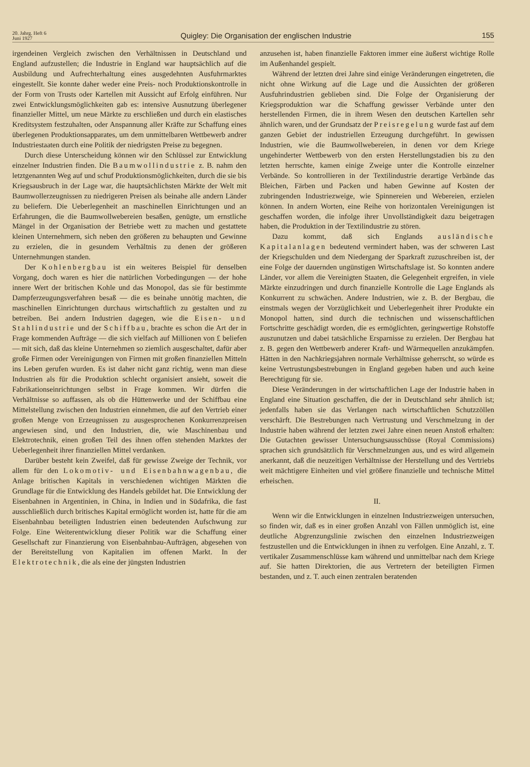20. Jahrg. Heft 6
Juni 1927
Quigley: Die Organisation der englischen Industrie
155
irgendeinen Vergleich zwischen den Verhältnissen in Deutschland und England aufzustellen; die Industrie in England war hauptsächlich auf die Ausbildung und Aufrechterhaltung eines ausgedehnten Ausfuhrmarktes eingestellt. Sie konnte daher weder eine Preis- noch Produktionskontrolle in der Form von Trusts oder Kartellen mit Aussicht auf Erfolg einführen. Nur zwei Entwicklungsmöglichkeiten gab es: intensive Ausnutzung überlegener finanzieller Mittel, um neue Märkte zu erschließen und durch ein elastisches Kreditsystem festzuhalten, oder Anspannung aller Kräfte zur Schaffung eines überlegenen Produktionsapparates, um dem unmittelbaren Wettbewerb andrer Industriestaaten durch eine Politik der niedrigsten Preise zu begegnen.
Durch diese Unterscheidung können wir den Schlüssel zur Entwicklung einzelner Industrien finden. Die Baumwollindustrie z. B. nahm den letztgenannten Weg auf und schuf Produktionsmöglichkeiten, durch die sie bis Kriegsausbruch in der Lage war, die hauptsächlichsten Märkte der Welt mit Baumwollerzeugnissen zu niedrigeren Preisen als beinahe alle andern Länder zu beliefern. Die Ueberlegenheit an maschinellen Einrichtungen und an Erfahrungen, die die Baumwollwebereien besaßen, genügte, um ernstliche Mängel in der Organisation der Betriebe wett zu machen und gestattete kleinen Unternehmern, sich neben den größeren zu behaupten und Gewinne zu erzielen, die in gesundem Verhältnis zu denen der größeren Unternehmungen standen.
Der Kohlenbergbau ist ein weiteres Beispiel für denselben Vorgang, doch waren es hier die natürlichen Vorbedingungen — der hohe innere Wert der britischen Kohle und das Monopol, das sie für bestimmte Dampferzeugungsverfahren besaß — die es beinahe unnötig machten, die maschinellen Einrichtungen durchaus wirtschaftlich zu gestalten und zu betreiben. Bei andern Industrien dagegen, wie die Eisen- und Stahlindustrie und der Schiffbau, brachte es schon die Art der in Frage kommenden Aufträge — die sich vielfach auf Millionen von £ beliefen — mit sich, daß das kleine Unternehmen so ziemlich ausgeschaltet, dafür aber große Firmen oder Vereinigungen von Firmen mit großen finanziellen Mitteln ins Leben gerufen wurden. Es ist daher nicht ganz richtig, wenn man diese Industrien als für die Produktion schlecht organisiert ansieht, soweit die Fabrikationseinrichtungen selbst in Frage kommen. Wir dürfen die Verhältnisse so auffassen, als ob die Hüttenwerke und der Schiffbau eine Mittelstellung zwischen den Industrien einnehmen, die auf den Vertrieb einer großen Menge von Erzeugnissen zu ausgesprochenen Konkurrenzpreisen angewiesen sind, und den Industrien, die, wie Maschinenbau und Elektrotechnik, einen großen Teil des ihnen offen stehenden Marktes der Ueberlegenheit ihrer finanziellen Mittel verdanken.
Darüber besteht kein Zweifel, daß für gewisse Zweige der Technik, vor allem für den Lokomotiv- und Eisenbahnwagenbau, die Anlage britischen Kapitals in verschiedenen wichtigen Märkten die Grundlage für die Entwicklung des Handels gebildet hat. Die Entwicklung der Eisenbahnen in Argentinien, in China, in Indien und in Südafrika, die fast ausschließlich durch britisches Kapital ermöglicht worden ist, hatte für die am Eisenbahnbau beteiligten Industrien einen bedeutenden Aufschwung zur Folge. Eine Weiterentwicklung dieser Politik war die Schaffung einer Gesellschaft zur Finanzierung von Eisenbahnbau-Aufträgen, abgesehen von der Bereitstellung von Kapitalien im offenen Markt. In der Elektrotechnik, die als eine der jüngsten Industrien
anzusehen ist, haben finanzielle Faktoren immer eine äußerst wichtige Rolle im Außenhandel gespielt.
Während der letzten drei Jahre sind einige Veränderungen eingetreten, die nicht ohne Wirkung auf die Lage und die Aussichten der größeren Ausfuhrindustrien geblieben sind. Die Folge der Organisierung der Kriegsproduktion war die Schaffung gewisser Verbände unter den herstellenden Firmen, die in ihrem Wesen den deutschen Kartellen sehr ähnlich waren, und der Grundsatz der Preisregelung wurde fast auf dem ganzen Gebiet der industriellen Erzeugung durchgeführt. In gewissen Industrien, wie die Baumwollwebereien, in denen vor dem Kriege ungehinderter Wettbewerb von den ersten Herstellungstadien bis zu den letzten herrschte, kamen einige Zweige unter die Kontrolle einzelner Verbände. So kontrollieren in der Textilindustrie derartige Verbände das Bleichen, Färben und Packen und haben Gewinne auf Kosten der zubringenden Industriezweige, wie Spinnereien und Webereien, erzielen können. In andern Worten, eine Reihe von horizontalen Vereinigungen ist geschaffen worden, die infolge ihrer Unvollständigkeit dazu beigetragen haben, die Produktion in der Textilindustrie zu stören.
Dazu kommt, daß sich Englands ausländische Kapitalanlagen bedeutend vermindert haben, was der schweren Last der Kriegschulden und dem Niedergang der Sparkraft zuzuschreiben ist, der eine Folge der dauernden ungünstigen Wirtschaftslage ist. So konnten andere Länder, vor allem die Vereinigten Staaten, die Gelegenheit ergreifen, in viele Märkte einzudringen und durch finanzielle Kontrolle die Lage Englands als Konkurrent zu schwächen. Andere Industrien, wie z. B. der Bergbau, die einstmals wegen der Vorzüglichkeit und Ueberlegenheit ihrer Produkte ein Monopol hatten, sind durch die technischen und wissenschaftlichen Fortschritte geschädigt worden, die es ermöglichten, geringwertige Rohstoffe auszunutzen und dabei tatsächliche Ersparnisse zu erzielen. Der Bergbau hat z. B. gegen den Wettbewerb anderer Kraft- und Wärmequellen anzukämpfen. Hätten in den Nachkriegsjahren normale Verhältnisse geherrscht, so würde es keine Vertrustungsbestrebungen in England gegeben haben und auch keine Berechtigung für sie.
Diese Veränderungen in der wirtschaftlichen Lage der Industrie haben in England eine Situation geschaffen, die der in Deutschland sehr ähnlich ist; jedenfalls haben sie das Verlangen nach wirtschaftlichen Schutzzöllen verschärft. Die Bestrebungen nach Vertrustung und Verschmelzung in der Industrie haben während der letzten zwei Jahre einen neuen Anstoß erhalten: Die Gutachten gewisser Untersuchungsausschüsse (Royal Commissions) sprachen sich grundsätzlich für Verschmelzungen aus, und es wird allgemein anerkannt, daß die neuzeitigen Verhältnisse der Herstellung und des Vertriebs weit mächtigere Einheiten und viel größere finanzielle und technische Mittel erheischen.
II.
Wenn wir die Entwicklungen in einzelnen Industriezweigen untersuchen, so finden wir, daß es in einer großen Anzahl von Fällen unmöglich ist, eine deutliche Abgrenzungslinie zwischen den einzelnen Industriezweigen festzustellen und die Entwicklungen in ihnen zu verfolgen. Eine Anzahl, z. T. vertikaler Zusammenschlüsse kam während und unmittelbar nach dem Kriege auf. Sie hatten Direktorien, die aus Vertretern der beteiligten Firmen bestanden, und z. T. auch einen zentralen beratenden